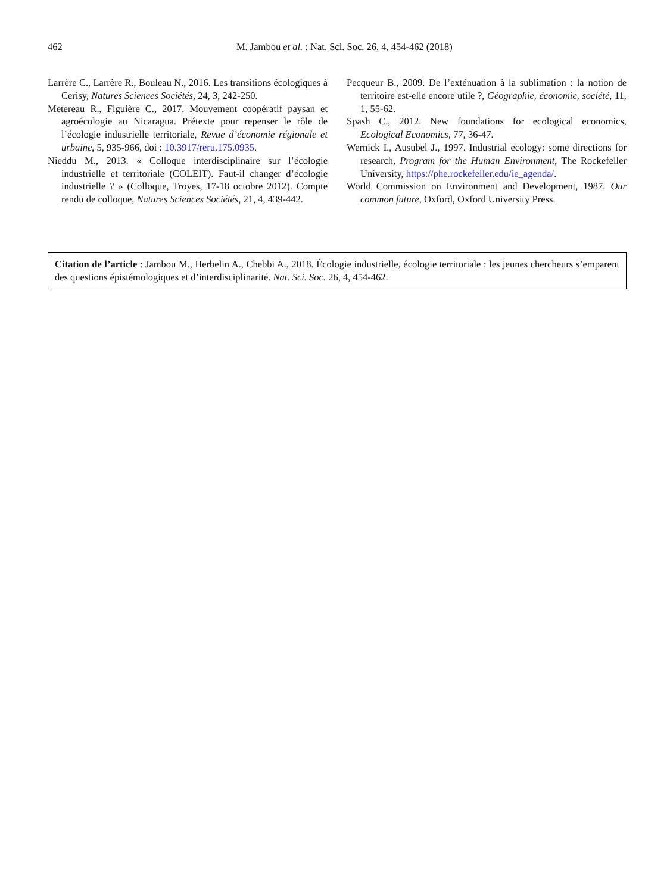462
M. Jambou et al. : Nat. Sci. Soc. 26, 4, 454-462 (2018)
Larrère C., Larrère R., Bouleau N., 2016. Les transitions écologiques à Cerisy, Natures Sciences Sociétés, 24, 3, 242-250.
Metereau R., Figuière C., 2017. Mouvement coopératif paysan et agroécologie au Nicaragua. Prétexte pour repenser le rôle de l’écologie industrielle territoriale, Revue d’économie régionale et urbaine, 5, 935-966, doi : 10.3917/reru.175.0935.
Nieddu M., 2013. « Colloque interdisciplinaire sur l’écologie industrielle et territoriale (COLEIT). Faut-il changer d’écologie industrielle ? » (Colloque, Troyes, 17-18 octobre 2012). Compte rendu de colloque, Natures Sciences Sociétés, 21, 4, 439-442.
Pecqueur B., 2009. De l’exténuation à la sublimation : la notion de territoire est-elle encore utile ?, Géographie, économie, société, 11, 1, 55-62.
Spash C., 2012. New foundations for ecological economics, Ecological Economics, 77, 36-47.
Wernick I., Ausubel J., 1997. Industrial ecology: some directions for research, Program for the Human Environment, The Rockefeller University, https://phe.rockefeller.edu/ie_agenda/.
World Commission on Environment and Development, 1987. Our common future, Oxford, Oxford University Press.
Citation de l’article : Jambou M., Herbelin A., Chebbi A., 2018. Écologie industrielle, écologie territoriale : les jeunes chercheurs s’emparent des questions épistémologiques et d’interdisciplinarité. Nat. Sci. Soc. 26, 4, 454-462.